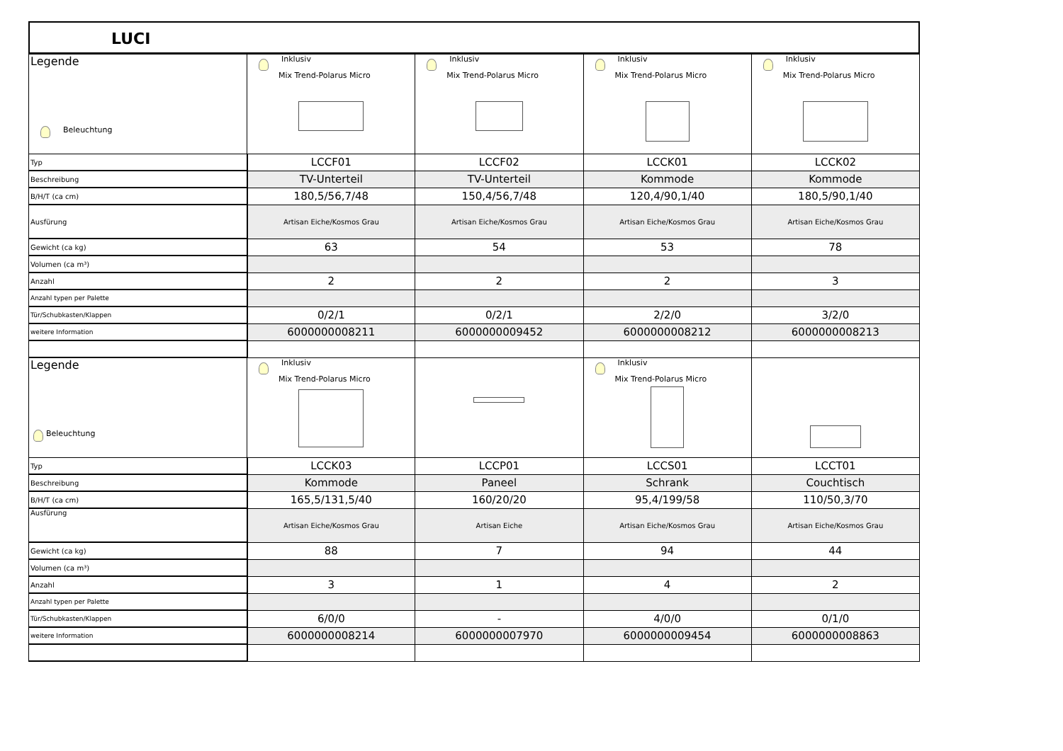LUCI
| Legende Beleuchtung | Inklusiv Mix Trend-Polarus Micro | Inklusiv Mix Trend-Polarus Micro | Inklusiv Mix Trend-Polarus Micro | Inklusiv Mix Trend-Polarus Micro |
| Typ | LCCF01 | LCCF02 | LCCK01 | LCCK02 |
| Beschreibung | TV-Unterteil | TV-Unterteil | Kommode | Kommode |
| B/H/T (ca cm) | 180,5/56,7/48 | 150,4/56,7/48 | 120,4/90,1/40 | 180,5/90,1/40 |
| Ausfürung | Artisan Eiche/Kosmos Grau | Artisan Eiche/Kosmos Grau | Artisan Eiche/Kosmos Grau | Artisan Eiche/Kosmos Grau |
| Gewicht (ca kg) | 63 | 54 | 53 | 78 |
| Volumen (ca m³) | | | | |
| Anzahl | 2 | 2 | 2 | 3 |
| Anzahl typen per Palette | | | | |
| Tür/Schubkasten/Klappen | 0/2/1 | 0/2/1 | 2/2/0 | 3/2/0 |
| weitere Information | 6000000008211 | 6000000009452 | 6000000008212 | 6000000008213 |
| Legende Beleuchtung | Inklusiv Mix Trend-Polarus Micro | | Inklusiv Mix Trend-Polarus Micro | |
| Typ | LCCK03 | LCCP01 | LCCS01 | LCCT01 |
| Beschreibung | Kommode | Paneel | Schrank | Couchtisch |
| B/H/T (ca cm) | 165,5/131,5/40 | 160/20/20 | 95,4/199/58 | 110/50,3/70 |
| Ausfürung | Artisan Eiche/Kosmos Grau | Artisan Eiche | Artisan Eiche/Kosmos Grau | Artisan Eiche/Kosmos Grau |
| Gewicht (ca kg) | 88 | 7 | 94 | 44 |
| Volumen (ca m³) | | | | |
| Anzahl | 3 | 1 | 4 | 2 |
| Anzahl typen per Palette | | | | |
| Tür/Schubkasten/Klappen | 6/0/0 | - | 4/0/0 | 0/1/0 |
| weitere Information | 6000000008214 | 6000000007970 | 6000000009454 | 6000000008863 |